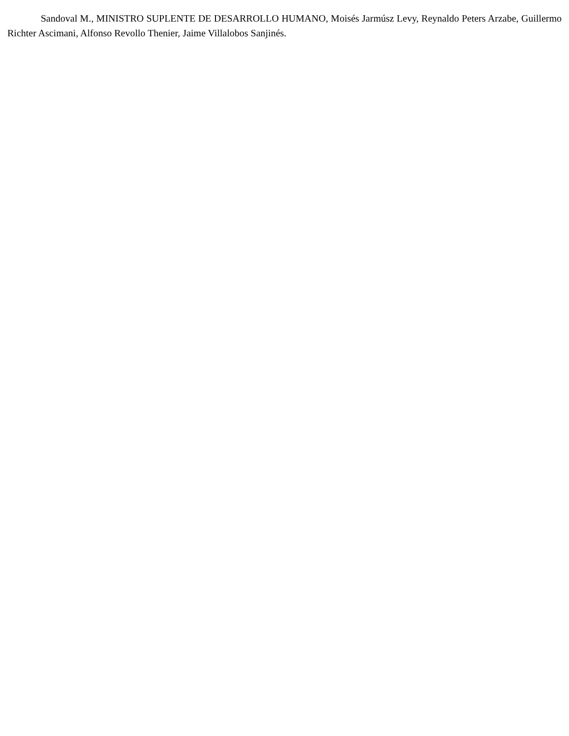Sandoval M., MINISTRO SUPLENTE DE DESARROLLO HUMANO, Moisés Jarmúsz Levy, Reynaldo Peters Arzabe, Guillermo Richter Ascimani, Alfonso Revollo Thenier, Jaime Villalobos Sanjinés.